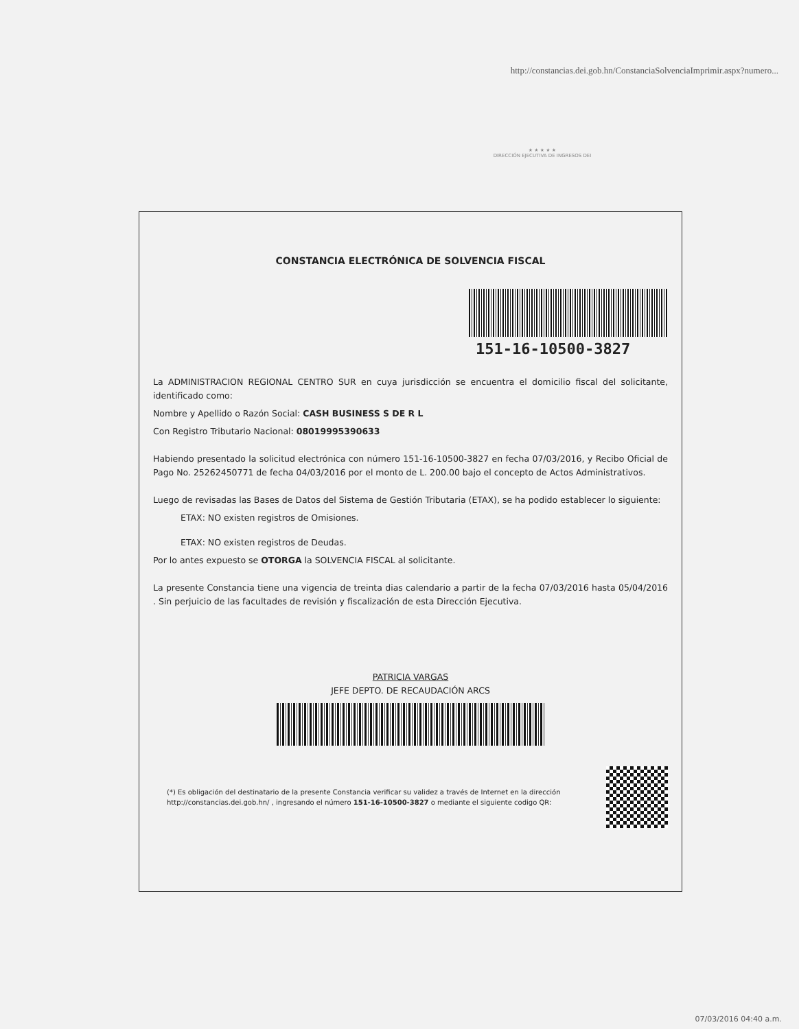http://constancias.dei.gob.hn/ConstanciaSolvenciaImprimir.aspx?numero...
★ ★ ★ ★ ★
DIRECCIÓN EJECUTIVA DE INGRESOS DEI
CONSTANCIA ELECTRÓNICA DE SOLVENCIA FISCAL
151-16-10500-3827
La ADMINISTRACION REGIONAL CENTRO SUR en cuya jurisdicción se encuentra el domicilio fiscal del solicitante, identificado como:
Nombre y Apellido o Razón Social: CASH BUSINESS S DE R L
Con Registro Tributario Nacional: 08019995390633
Habiendo presentado la solicitud electrónica con número 151-16-10500-3827 en fecha 07/03/2016, y Recibo Oficial de Pago No. 25262450771 de fecha 04/03/2016 por el monto de L. 200.00 bajo el concepto de Actos Administrativos.
Luego de revisadas las Bases de Datos del Sistema de Gestión Tributaria (ETAX), se ha podido establecer lo siguiente:
ETAX: NO existen registros de Omisiones.
ETAX: NO existen registros de Deudas.
Por lo antes expuesto se OTORGA la SOLVENCIA FISCAL al solicitante.
La presente Constancia tiene una vigencia de treinta dias calendario a partir de la fecha 07/03/2016 hasta 05/04/2016 . Sin perjuicio de las facultades de revisión y fiscalización de esta Dirección Ejecutiva.
PATRICIA VARGAS
JEFE DEPTO. DE RECAUDACIÓN ARCS
(*) Es obligación del destinatario de la presente Constancia verificar su validez a través de Internet en la dirección http://constancias.dei.gob.hn/ , ingresando el número 151-16-10500-3827 o mediante el siguiente codigo QR:
07/03/2016 04:40 a.m.